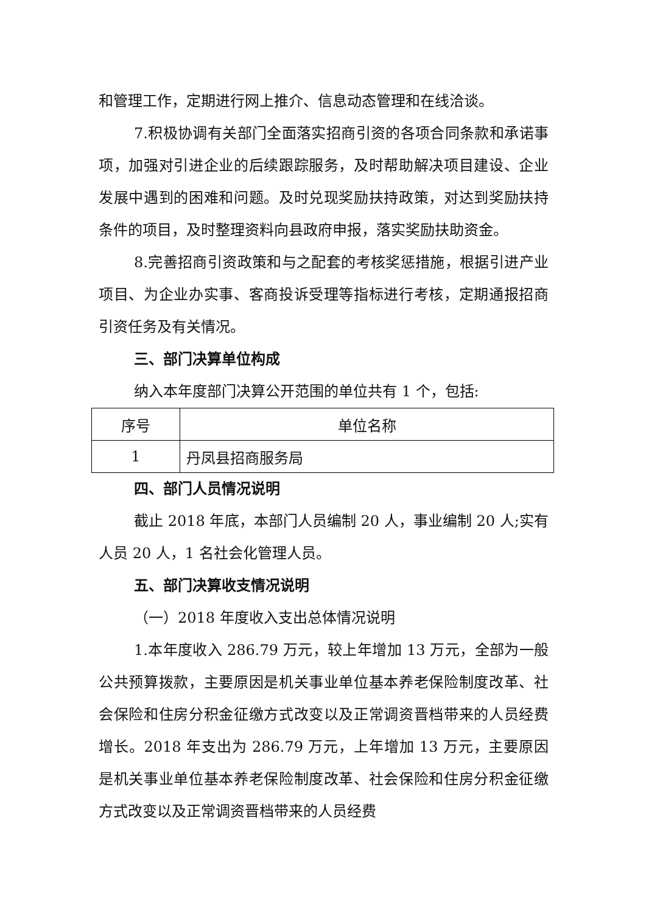和管理工作，定期进行网上推介、信息动态管理和在线洽谈。
7.积极协调有关部门全面落实招商引资的各项合同条款和承诺事项，加强对引进企业的后续跟踪服务，及时帮助解决项目建设、企业发展中遇到的困难和问题。及时兑现奖励扶持政策，对达到奖励扶持条件的项目，及时整理资料向县政府申报，落实奖励扶助资金。
8.完善招商引资政策和与之配套的考核奖惩措施，根据引进产业项目、为企业办实事、客商投诉受理等指标进行考核，定期通报招商引资任务及有关情况。
三、部门决算单位构成
纳入本年度部门决算公开范围的单位共有 1 个，包括:
| 序号 | 单位名称 |
| 1 | 丹凤县招商服务局 |
四、部门人员情况说明
截止 2018 年底，本部门人员编制 20 人，事业编制 20 人;实有人员 20 人，1 名社会化管理人员。
五、部门决算收支情况说明
（一）2018 年度收入支出总体情况说明
1.本年度收入 286.79 万元，较上年增加 13 万元，全部为一般公共预算拨款，主要原因是机关事业单位基本养老保险制度改革、社会保险和住房分积金征缴方式改变以及正常调资晋档带来的人员经费增长。2018 年支出为 286.79 万元，上年增加 13 万元，主要原因是机关事业单位基本养老保险制度改革、社会保险和住房分积金征缴方式改变以及正常调资晋档带来的人员经费